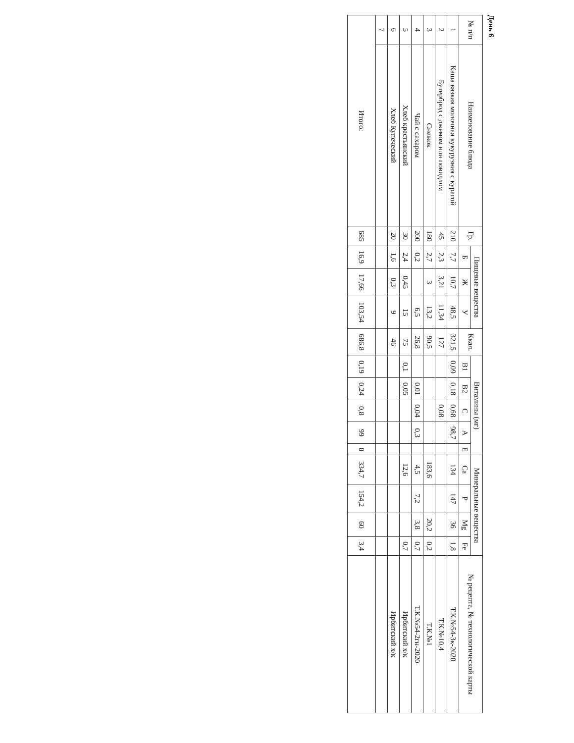День 6
| № п/п | Наименование блюда | Гр. | Пищевые вещества | | | Ккал. | Витамины (мг) | | | | | Минеральные вещества | | | | № рецепта, № технологической карты |
| --- | --- | --- | --- | --- | --- | --- | --- | --- | --- | --- | --- | --- | --- | --- | --- | --- |
| | | | Б | Ж | У | | B1 | B2 | C | A | E | Ca | P | Mg | Fe | |
| 1 | Каша вязкая молочная кукурузная с курагой | 210 | 7,7 | 10,7 | 48,5 | 321,5 | 0,09 | 0,18 | 0,68 | 98,7 | | 134 | 147 | 36 | 1,8 | Т.К.№54-3к-2020 |
| 2 | Бутерброд с джемом или повидлом | 45 | 2,3 | 3,21 | 11,34 | 127 | | | 0,08 | | | | | | | Т.К.№10,4 |
| 3 | Снежок | 180 | 2,7 | 3 | 13,2 | 90,5 | | | | | | 183,6 | | 20,2 | 0,2 | Т.К.№1 |
| 4 | Чай с сахаром | 200 | 0,2 | | 6,5 | 26,8 | | 0,01 | 0,04 | 0,3 | | 4,5 | 7,2 | 3,8 | 0,7 | Т.К.№54-2гн-2020 |
| 5 | Хлеб крестьянский | 30 | 2,4 | 0,45 | 15 | 75 | 0,1 | 0,05 | | | | 12,6 | | | 0,7 | Ирбитский х/к |
| 6 | Хлеб Купеческий | 20 | 1,6 | 0,3 | 9 | 46 | | | | | | | | | | Ирбитский х/к |
| 7 | | | | | | | | | | | | | | | | |
| Итого: | | 685 | 16,9 | 17,66 | 103,54 | 686,8 | 0,19 | 0,24 | 0,8 | 99 | 0 | 334,7 | 154,2 | 60 | 3,4 | |